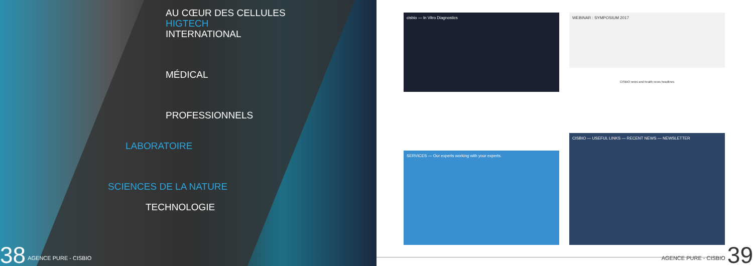AU CŒUR DES CELLULES
HIGTECH
INTERNATIONAL
MÉDICAL
PROFESSIONNELS
LABORATOIRE
SCIENCES DE LA NATURE
TECHNOLOGIE
38 AGENCE PURE - CISBIO
cisbio — In Vitro Diagnostics
SERVICES — Our experts working with your experts.
WEBINAR : SYMPOSIUM 2017
CISBIO news and health news headlines
CISBIO — USEFUL LINKS — RECENT NEWS — NEWSLETTER
AGENCE PURE - CISBIO 39